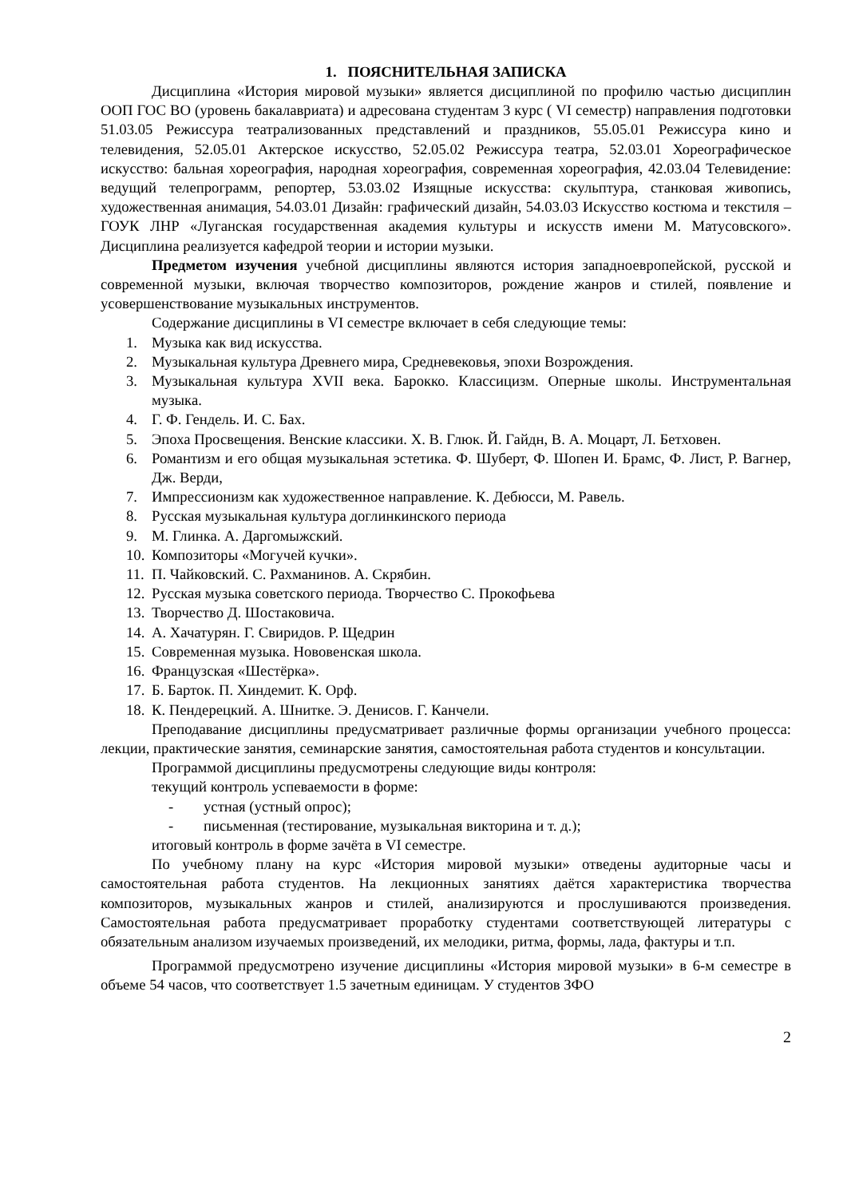1. ПОЯСНИТЕЛЬНАЯ ЗАПИСКА
Дисциплина «История мировой музыки» является дисциплиной по профилю частью дисциплин ООП ГОС ВО (уровень бакалавриата) и адресована студентам 3 курс ( VI семестр) направления подготовки 51.03.05 Режиссура театрализованных представлений и праздников, 55.05.01 Режиссура кино и телевидения, 52.05.01 Актерское искусство, 52.05.02 Режиссура театра, 52.03.01 Хореографическое искусство: бальная хореография, народная хореография, современная хореография, 42.03.04 Телевидение: ведущий телепрограмм, репортер, 53.03.02 Изящные искусства: скульптура, станковая живопись, художественная анимация, 54.03.01 Дизайн: графический дизайн, 54.03.03 Искусство костюма и текстиля – ГОУК ЛНР «Луганская государственная академия культуры и искусств имени М. Матусовского». Дисциплина реализуется кафедрой теории и истории музыки.
Предметом изучения учебной дисциплины являются история западноевропейской, русской и современной музыки, включая творчество композиторов, рождение жанров и стилей, появление и усовершенствование музыкальных инструментов.
Содержание дисциплины в VI семестре включает в себя следующие темы:
1. Музыка как вид искусства.
2. Музыкальная культура Древнего мира, Средневековья, эпохи Возрождения.
3. Музыкальная культура XVII века. Барокко. Классицизм. Оперные школы. Инструментальная музыка.
4. Г. Ф. Гендель. И. С. Бах.
5. Эпоха Просвещения. Венские классики. Х. В. Глюк. Й. Гайдн, В. А. Моцарт, Л. Бетховен.
6. Романтизм и его общая музыкальная эстетика. Ф. Шуберт, Ф. Шопен И. Брамс, Ф. Лист, Р. Вагнер, Дж. Верди,
7. Импрессионизм как художественное направление. К. Дебюсси, М. Равель.
8. Русская музыкальная культура доглинкинского периода
9. М. Глинка. А. Даргомыжский.
10. Композиторы «Могучей кучки».
11. П. Чайковский. С. Рахманинов. А. Скрябин.
12. Русская музыка советского периода. Творчество С. Прокофьева
13. Творчество Д. Шостаковича.
14. А. Хачатурян. Г. Свиридов. Р. Щедрин
15. Современная музыка. Нововенская школа.
16. Французская «Шестёрка».
17. Б. Барток. П. Хиндемит. К. Орф.
18. К. Пендерецкий. А. Шнитке. Э. Денисов. Г. Канчели.
Преподавание дисциплины предусматривает различные формы организации учебного процесса: лекции, практические занятия, семинарские занятия, самостоятельная работа студентов и консультации.
Программой дисциплины предусмотрены следующие виды контроля:
текущий контроль успеваемости в форме:
- устная (устный опрос);
- письменная (тестирование, музыкальная викторина и т. д.);
итоговый контроль в форме зачёта в VI семестре.
По учебному плану на курс «История мировой музыки» отведены аудиторные часы и самостоятельная работа студентов. На лекционных занятиях даётся характеристика творчества композиторов, музыкальных жанров и стилей, анализируются и прослушиваются произведения. Самостоятельная работа предусматривает проработку студентами соответствующей литературы с обязательным анализом изучаемых произведений, их мелодики, ритма, формы, лада, фактуры и т.п.
Программой предусмотрено изучение дисциплины «История мировой музыки» в 6-м семестре в объеме 54 часов, что соответствует 1.5 зачетным единицам. У студентов ЗФО
2